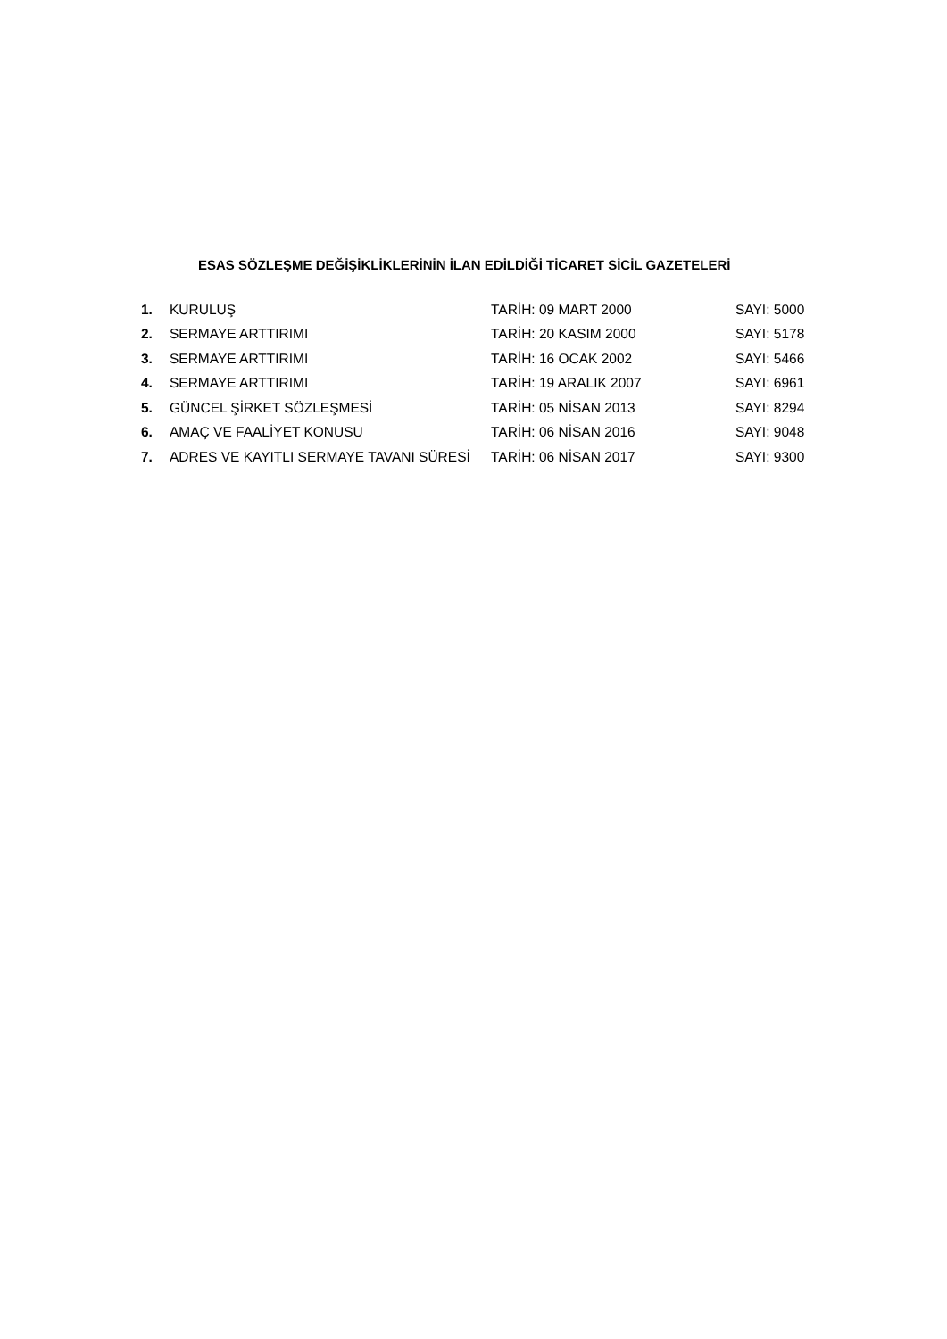ESAS SÖZLEŞME DEĞİŞİKLİKLERİNİN İLAN EDİLDİĞİ TİCARET SİCİL GAZETELERİ
1. KURULUŞ TARİH: 09 MART 2000 SAYI: 5000
2. SERMAYE ARTTIRIMI TARİH: 20 KASIM 2000 SAYI: 5178
3. SERMAYE ARTTIRIMI TARİH: 16 OCAK 2002 SAYI: 5466
4. SERMAYE ARTTIRIMI TARİH: 19 ARALIK 2007 SAYI: 6961
5. GÜNCEL ŞİRKET SÖZLEŞMESİ TARİH: 05 NİSAN 2013 SAYI: 8294
6. AMAÇ VE FAALİYET KONUSU TARİH: 06 NİSAN 2016 SAYI: 9048
7. ADRES VE KAYITLI SERMAYE TAVANI SÜRESİ TARİH: 06 NİSAN 2017 SAYI: 9300